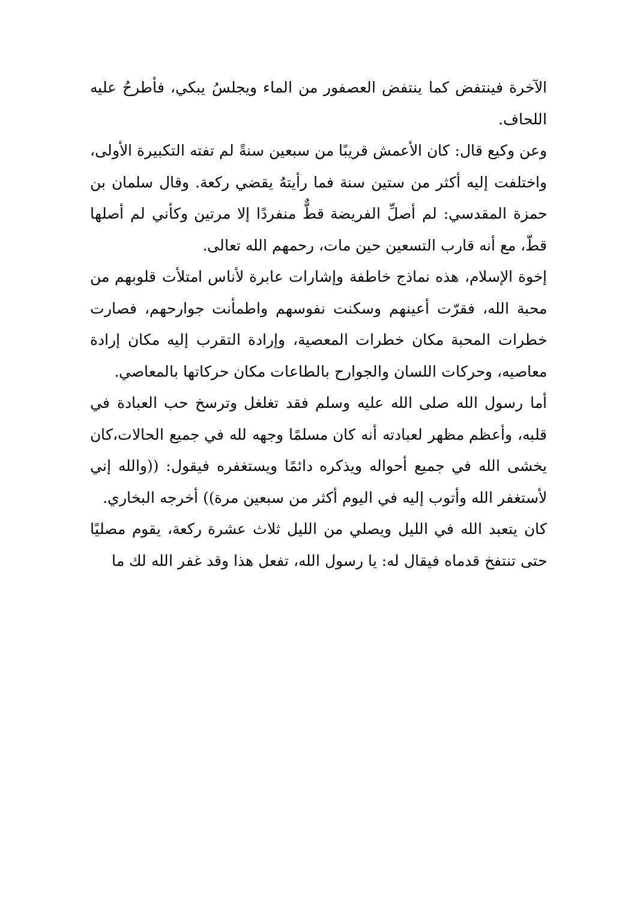الآخرة فينتفض كما ينتفض العصفور من الماء ويجلسُ يبكي، فأطرحُ عليه اللحاف.
وعن وكيع قال: كان الأعمش قريبًا من سبعين سنةً لم تفته التكبيرة الأولى، واختلفت إليه أكثر من ستين سنة فما رأيتهُ يقضي ركعة. وقال سلمان بن حمزة المقدسي: لم أصلِّ الفريضة قطٌّ منفردًا إلا مرتين وكأني لم أصلها قطّ، مع أنه قارب التسعين حين مات، رحمهم الله تعالى.
إخوة الإسلام، هذه نماذج خاطفة وإشارات عابرة لأناس امتلأت قلوبهم من محبة الله، فقرّت أعينهم وسكنت نفوسهم واطمأنت جوارحهم، فصارت خطرات المحبة مكان خطرات المعصية، وإرادة التقرب إليه مكان إرادة معاصيه، وحركات اللسان والجوارح بالطاعات مكان حركاتها بالمعاصي.
أما رسول الله صلى الله عليه وسلم فقد تغلغل وترسخ حب العبادة في قلبه، وأعظم مظهر لعبادته أنه كان مسلمًا وجهه لله في جميع الحالات،كان يخشى الله في جميع أحواله ويذكره دائمًا ويستغفره فيقول: ((والله إني لأستغفر الله وأتوب إليه في اليوم أكثر من سبعين مرة)) أخرجه البخاري.
كان يتعبد الله في الليل ويصلي من الليل ثلاث عشرة ركعة، يقوم مصليًا حتى تنتفخ قدماه فيقال له: يا رسول الله، تفعل هذا وقد غفر الله لك ما